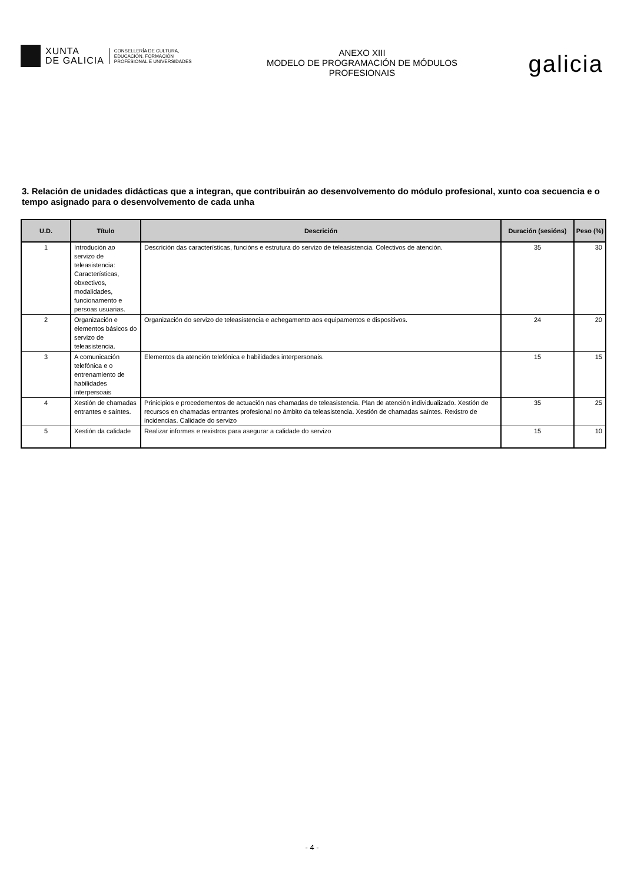XUNTA
DE GALICIA
CONSELLERÍA DE CULTURA,
EDUCACIÓN, FORMACIÓN
PROFESIONAL E UNIVERSIDADES
ANEXO XIII
MODELO DE PROGRAMACIÓN DE MÓDULOS
PROFESIONAIS
galicia
3. Relación de unidades didácticas que a integran, que contribuirán ao desenvolvemento do módulo profesional, xunto coa secuencia e o tempo asignado para o desenvolvemento de cada unha
| U.D. | Título | Descrición | Duración (sesións) | Peso (%) |
| --- | --- | --- | --- | --- |
| 1 | Introdución ao servizo de teleasistencia: Características, obxectivos, modalidades, funcionamento e persoas usuarias. | Descrición das características, funcións e estrutura do servizo de teleasistencia. Colectivos de atención. | 35 | 30 |
| 2 | Organización e elementos básicos do servizo de teleasistencia. | Organización do servizo de teleasistencia e achegamento aos equipamentos e dispositivos. | 24 | 20 |
| 3 | A comunicación telefónica e o entrenamiento de habilidades interpersoais | Elementos da atención telefónica e habilidades interpersonais. | 15 | 15 |
| 4 | Xestión de chamadas entrantes e saíntes. | Prinicipios e procedementos de actuación nas chamadas de teleasistencia. Plan de atención individualizado. Xestión de recursos en chamadas entrantes profesional no ámbito da teleasistencia. Xestión de chamadas saíntes. Rexistro de incidencias. Calidade do servizo | 35 | 25 |
| 5 | Xestión da calidade | Realizar informes e rexistros para asegurar a calidade do servizo | 15 | 10 |
- 4 -